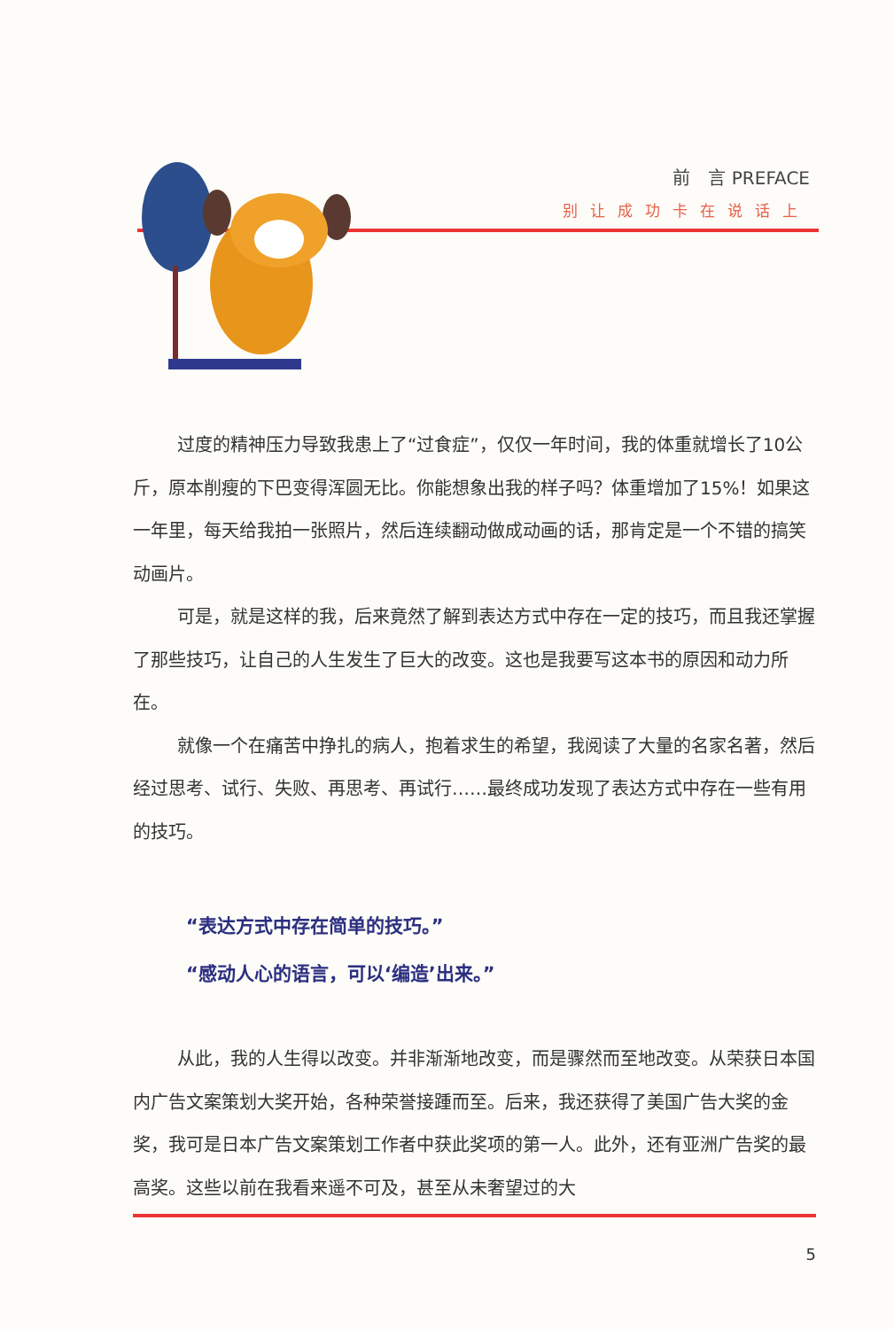前　言 PREFACE
别让成功卡在说话上
过度的精神压力导致我患上了“过食症”，仅仅一年时间，我的体重就增长了10公斤，原本削瘦的下巴变得浑圆无比。你能想象出我的样子吗？体重增加了15%！如果这一年里，每天给我拍一张照片，然后连续翻动做成动画的话，那肯定是一个不错的搞笑动画片。
可是，就是这样的我，后来竟然了解到表达方式中存在一定的技巧，而且我还掌握了那些技巧，让自己的人生发生了巨大的改变。这也是我要写这本书的原因和动力所在。
就像一个在痛苦中挣扎的病人，抱着求生的希望，我阅读了大量的名家名著，然后经过思考、试行、失败、再思考、再试行……最终成功发现了表达方式中存在一些有用的技巧。
“表达方式中存在简单的技巧。”
“感动人心的语言，可以‘编造’出来。”
从此，我的人生得以改变。并非渐渐地改变，而是骤然而至地改变。从荣获日本国内广告文案策划大奖开始，各种荣誉接踵而至。后来，我还获得了美国广告大奖的金奖，我可是日本广告文案策划工作者中获此奖项的第一人。此外，还有亚洲广告奖的最高奖。这些以前在我看来遥不可及，甚至从未奢望过的大
5